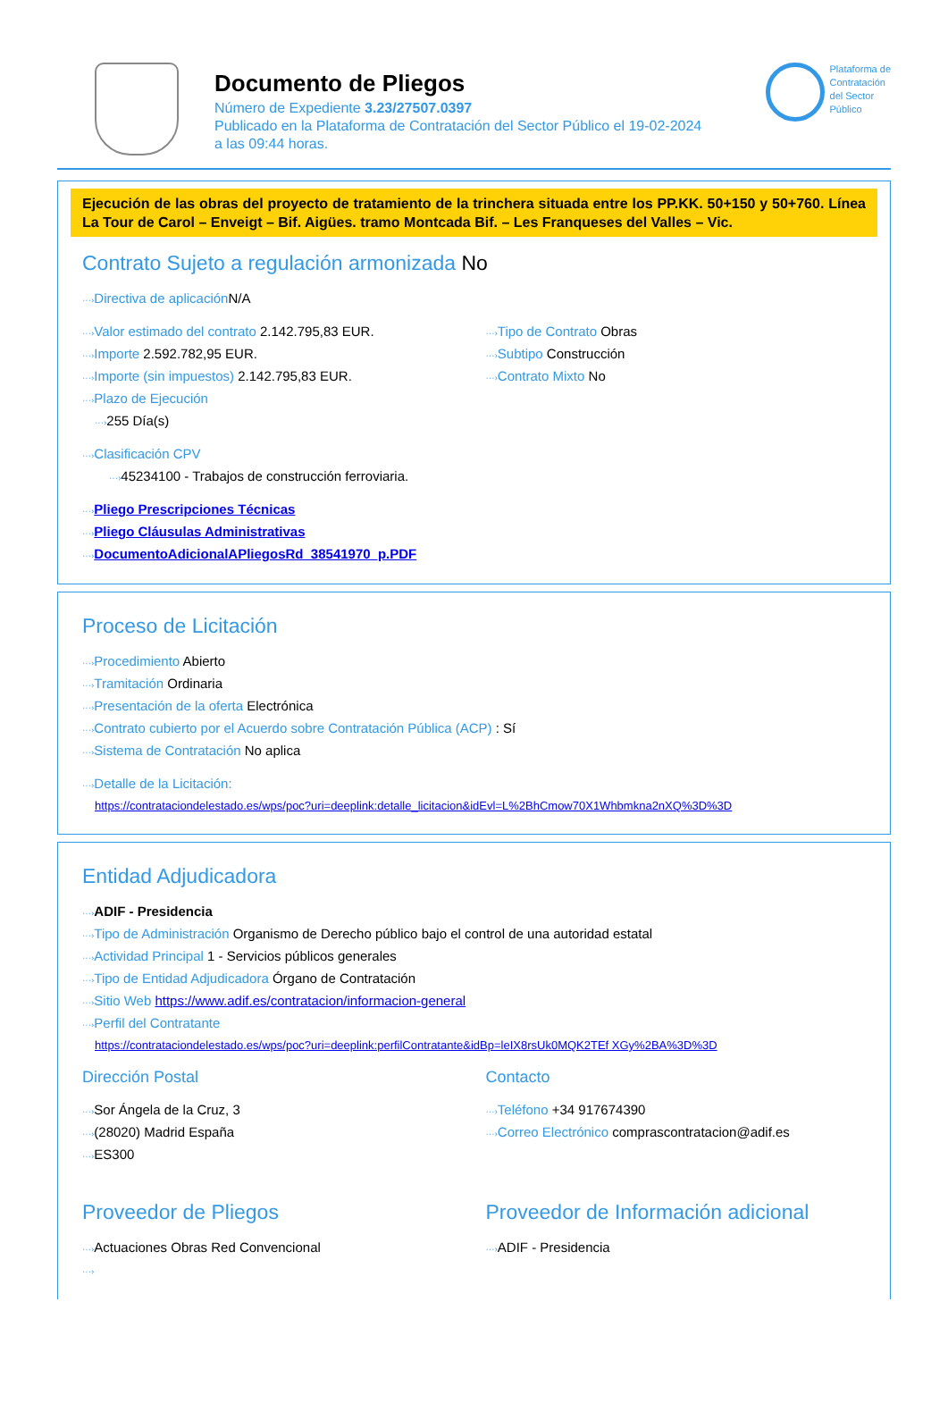Documento de Pliegos
Número de Expediente 3.23/27507.0397
Publicado en la Plataforma de Contratación del Sector Público el 19-02-2024
a las 09:44 horas.
Plataforma de
Contratación
del Sector
Público
Ejecución de las obras del proyecto de tratamiento de la trinchera situada entre los PP.KK. 50+150 y 50+760. Línea La Tour de Carol – Enveigt – Bif. Aigües. tramo Montcada Bif. – Les Franqueses del Valles – Vic.
Contrato Sujeto a regulación armonizada No
···›Directiva de aplicación N/A
···›Valor estimado del contrato 2.142.795,83 EUR.
···›Importe 2.592.782,95 EUR.
···›Importe (sin impuestos) 2.142.795,83 EUR.
···›Plazo de Ejecución
···›255 Día(s)
···›Tipo de Contrato Obras
···›Subtipo Construcción
···›Contrato Mixto No
···›Clasificación CPV
···›45234100 - Trabajos de construcción ferroviaria.
···›Pliego Prescripciones Técnicas
···›Pliego Cláusulas Administrativas
···›DocumentoAdicionalAPliegosRd_38541970_p.PDF
Proceso de Licitación
···›Procedimiento Abierto
···›Tramitación Ordinaria
···›Presentación de la oferta Electrónica
···›Contrato cubierto por el Acuerdo sobre Contratación Pública (ACP) : Sí
···›Sistema de Contratación No aplica
···›Detalle de la Licitación:
https://contrataciondelestado.es/wps/poc?uri=deeplink:detalle_licitacion&idEvl=L%2BhCmow70X1Whbmkna2nXQ%3D%3D
Entidad Adjudicadora
···›ADIF - Presidencia
···›Tipo de Administración Organismo de Derecho público bajo el control de una autoridad estatal
···›Actividad Principal 1 - Servicios públicos generales
···›Tipo de Entidad Adjudicadora Órgano de Contratación
···›Sitio Web https://www.adif.es/contratacion/informacion-general
···›Perfil del Contratante
https://contrataciondelestado.es/wps/poc?uri=deeplink:perfilContratante&idBp=leIX8rsUk0MQK2TEf XGy%2BA%3D%3D
Dirección Postal
···›Sor Ángela de la Cruz, 3
···›(28020) Madrid España
···›ES300
Contacto
···›Teléfono +34 917674390
···›Correo Electrónico comprascontratacion@adif.es
Proveedor de Pliegos
···›Actuaciones Obras Red Convencional
···›
Proveedor de Información adicional
···›ADIF - Presidencia